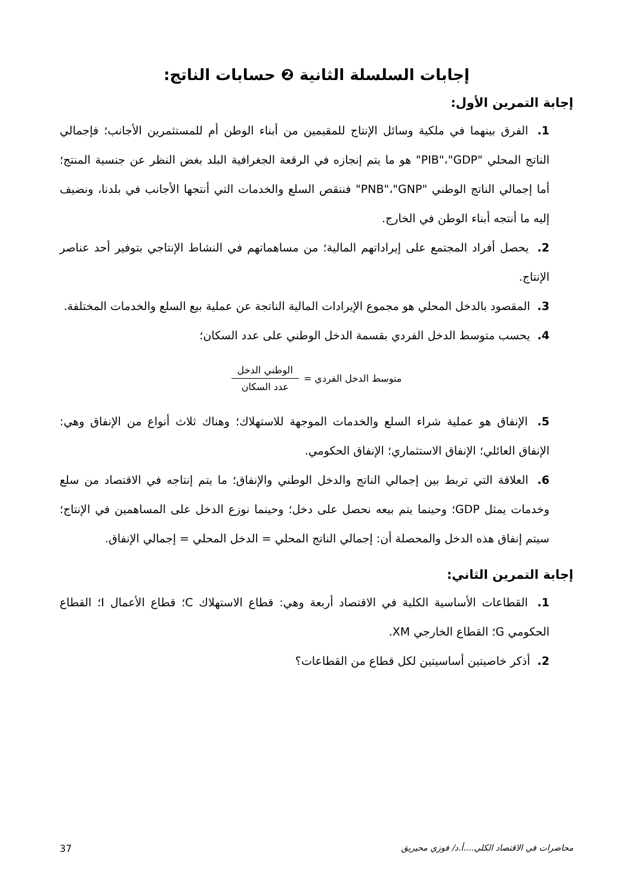إجابات السلسلة الثانية ❷ حسابات الناتج:
إجابة التمرين الأول:
1. الفرق بينهما في ملكية وسائل الإنتاج للمقيمين من أبناء الوطن أم للمستثمرين الأجانب؛ فإجمالي الناتج المحلي "PIB"،"GDP" هو ما يتم إنجازه في الرقعة الجغرافية البلد بغض النظر عن جنسية المنتج؛ أما إجمالي الناتج الوطني "PNB"،"GNP" فننقص السلع والخدمات التي أنتجها الأجانب في بلدنا، ونضيف إليه ما أنتجه أبناء الوطن في الخارج.
2. يحصل أفراد المجتمع على إيراداتهم المالية؛ من مساهماتهم في النشاط الإنتاجي بتوفير أحد عناصر الإنتاج.
3. المقصود بالدخل المحلي هو مجموع الإيرادات المالية الناتجة عن عملية بيع السلع والخدمات المختلفة.
4. يحسب متوسط الدخل الفردي بقسمة الدخل الوطني على عدد السكان؛
متوسط الدخل الفردي = الوطني الدخل عدد السكان
5. الإنفاق هو عملية شراء السلع والخدمات الموجهة للاستهلاك؛ وهناك ثلاث أنواع من الإنفاق وهي: الإنفاق العائلي؛ الإنفاق الاستثماري؛ الإنفاق الحكومي.
6. العلاقة التي تربط بين إجمالي الناتج والدخل الوطني والإنفاق؛ ما يتم إنتاجه في الاقتصاد من سلع وخدمات يمثل GDP؛ وحينما يتم بيعه نحصل على دخل؛ وحينما نوزع الدخل على المساهمين في الإنتاج؛ سيتم إنفاق هذه الدخل والمحصلة أن: إجمالي الناتج المحلي = الدخل المحلي = إجمالي الإنفاق.
إجابة التمرين الثاني:
1. القطاعات الأساسية الكلية في الاقتصاد أربعة وهي: قطاع الاستهلاك C؛ قطاع الأعمال I؛ القطاع الحكومي G؛ القطاع الخارجي XM.
2. أذكر خاصيتين أساسيتين لكل قطاع من القطاعات؟
محاضرات في الاقتصاد الكلي....أ.د/ فوزي محيريق 37